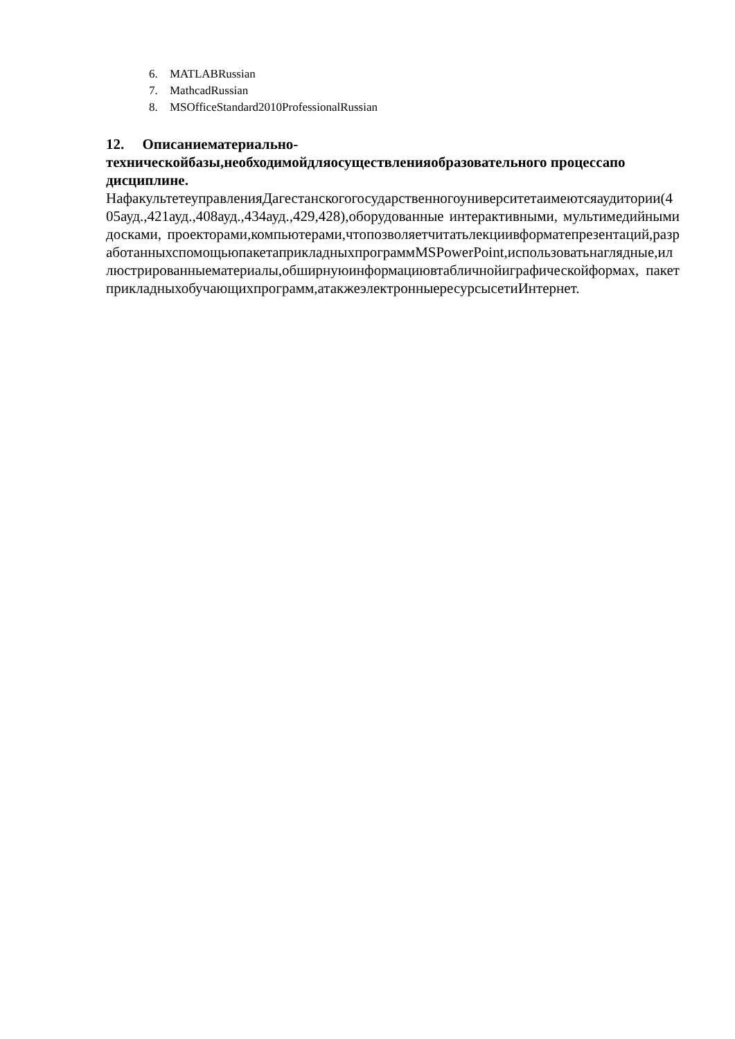6. MATLABRussian
7. MathcadRussian
8. MSOfficeStandard2010ProfessionalRussian
12. Описаниематериально-
техническойбазы,необходимойдляосуществленияобразовательного процессапо дисциплине.
НафакультетеуправленияДагестанскогогосударственногоуниверситетаимеютсяаудитории(405ауд.,421ауд.,408ауд.,434ауд.,429,428),оборудованные интерактивными, мультимедийными досками, проекторами,компьютерами,чтопозволяетчитатьлекциивформатепрезентаций,разработанныхспомощьюпакетаприкладныхпрограммMSPowerPoint,использоватьнаглядные,иллюстрированныематериалы,обширнуюинформациювтабличнойиграфическойформах, пакет прикладныхобучающихпрограмм,атакжеэлектронныересурсысетиИнтернет.